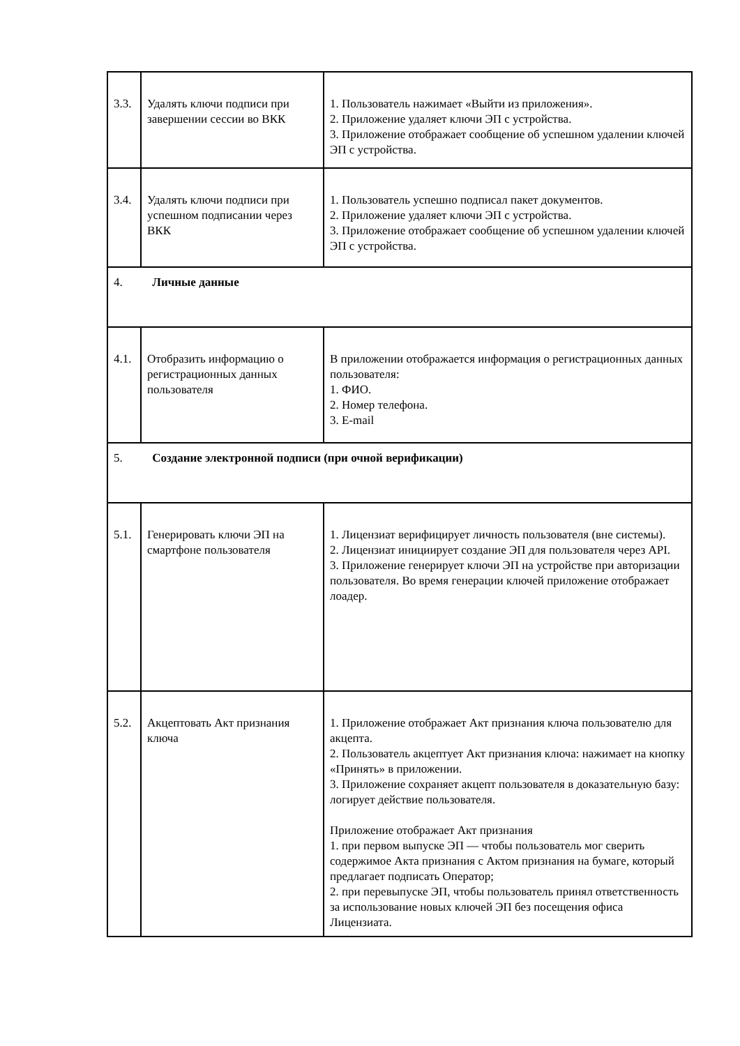| 3.3. | Удалять ключи подписи при завершении сессии во ВКК | 1. Пользователь нажимает «Выйти из приложения». 2. Приложение удаляет ключи ЭП с устройства. 3. Приложение отображает сообщение об успешном удалении ключей ЭП с устройства. |
| 3.4. | Удалять ключи подписи при успешном подписании через ВКК | 1. Пользователь успешно подписал пакет документов. 2. Приложение удаляет ключи ЭП с устройства. 3. Приложение отображает сообщение об успешном удалении ключей ЭП с устройства. |
| 4. Личные данные | | |
| 4.1. | Отобразить информацию о регистрационных данных пользователя | В приложении отображается информация о регистрационных данных пользователя: 1. ФИО. 2. Номер телефона. 3. E-mail |
| 5. Создание электронной подписи (при очной верификации) | | |
| 5.1. | Генерировать ключи ЭП на смартфоне пользователя | 1. Лицензиат верифицирует личность пользователя (вне системы). 2. Лицензиат инициирует создание ЭП для пользователя через API. 3. Приложение генерирует ключи ЭП на устройстве при авторизации пользователя. Во время генерации ключей приложение отображает лоадер. |
| 5.2. | Акцептовать Акт признания ключа | 1. Приложение отображает Акт признания ключа пользователю для акцепта. 2. Пользователь акцептует Акт признания ключа: нажимает на кнопку «Принять» в приложении. 3. Приложение сохраняет акцепт пользователя в доказательную базу: логирует действие пользователя. Приложение отображает Акт признания 1. при первом выпуске ЭП — чтобы пользователь мог сверить содержимое Акта признания с Актом признания на бумаге, который предлагает подписать Оператор; 2. при перевыпуске ЭП, чтобы пользователь принял ответственность за использование новых ключей ЭП без посещения офиса Лицензиата. |